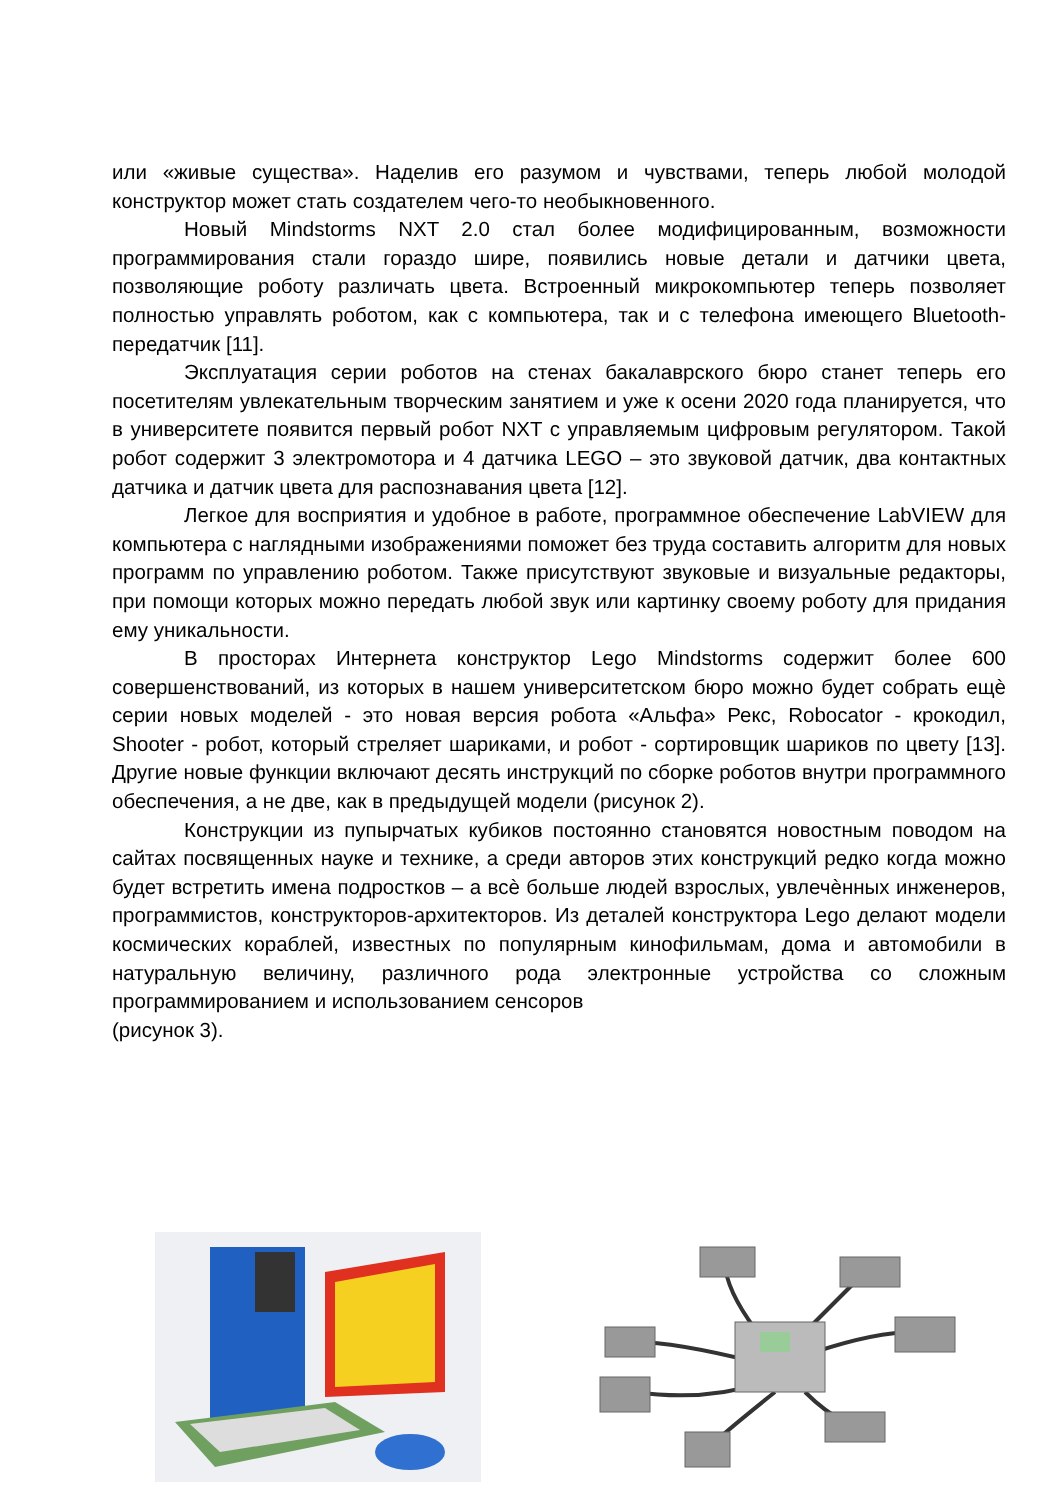или «живые существа». Наделив его разумом и чувствами, теперь любой молодой конструктор может стать создателем чего-то необыкновенного.
Новый Mindstorms NXT 2.0 стал более модифицированным, возможности программирования стали гораздо шире, появились новые детали и датчики цвета, позволяющие роботу различать цвета. Встроенный микрокомпьютер теперь позволяет полностью управлять роботом, как с компьютера, так и с телефона имеющего Bluetooth-передатчик [11].
Эксплуатация серии роботов на стенах бакалаврского бюро станет теперь его посетителям увлекательным творческим занятием и уже к осени 2020 года планируется, что в университете появится первый робот NXT с управляемым цифровым регулятором. Такой робот содержит 3 электромотора и 4 датчика LEGO – это звуковой датчик, два контактных датчика и датчик цвета для распознавания цвета [12].
Легкое для восприятия и удобное в работе, программное обеспечение LabVIEW для компьютера с наглядными изображениями поможет без труда составить алгоритм для новых программ по управлению роботом. Также присутствуют звуковые и визуальные редакторы, при помощи которых можно передать любой звук или картинку своему роботу для придания ему уникальности.
В просторах Интернета конструктор Lego Mindstorms содержит более 600 совершенствований, из которых в нашем университетском бюро можно будет собрать ещѐ серии новых моделей - это новая версия робота «Альфа» Рекс, Robocator - крокодил, Shooter - робот, который стреляет шариками, и робот - сортировщик шариков по цвету [13]. Другие новые функции включают десять инструкций по сборке роботов внутри программного обеспечения, а не две, как в предыдущей модели (рисунок 2).
Конструкции из пупырчатых кубиков постоянно становятся новостным поводом на сайтах посвященных науке и технике, а среди авторов этих конструкций редко когда можно будет встретить имена подростков – а всѐ больше людей взрослых, увлечѐнных инженеров, программистов, конструкторов-архитекторов. Из деталей конструктора Lego делают модели космических кораблей, известных по популярным кинофильмам, дома и автомобили в натуральную величину, различного рода электронные устройства со сложным программированием и использованием сенсоров
(рисунок 3).